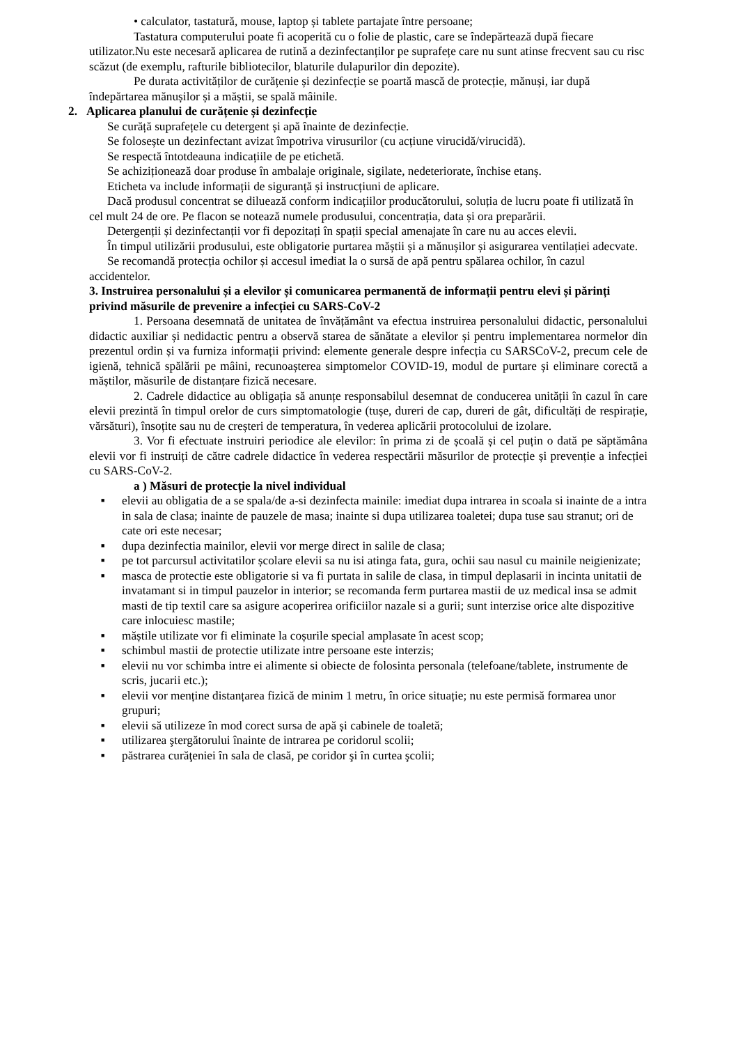• calculator, tastatură, mouse, laptop și tablete partajate între persoane;
Tastatura computerului poate fi acoperită cu o folie de plastic, care se îndepărtează după fiecare utilizator.Nu este necesară aplicarea de rutină a dezinfectanților pe suprafețe care nu sunt atinse frecvent sau cu risc scăzut (de exemplu, rafturile bibliotecilor, blaturile dulapurilor din depozite).
Pe durata activităților de curățenie și dezinfecție se poartă mască de protecție, mănuși, iar după îndepărtarea mănușilor și a măștii, se spală mâinile.
2. Aplicarea planului de curățenie și dezinfecție
Se curăță suprafețele cu detergent și apă înainte de dezinfecție.
Se folosește un dezinfectant avizat împotriva virusurilor (cu acțiune virucidă/virucidă).
Se respectă întotdeauna indicațiile de pe etichetă.
Se achiziționează doar produse în ambalaje originale, sigilate, nedeteriorate, închise etanș.
Eticheta va include informații de siguranță și instrucțiuni de aplicare.
Dacă produsul concentrat se diluează conform indicațiilor producătorului, soluția de lucru poate fi utilizată în cel mult 24 de ore. Pe flacon se notează numele produsului, concentrația, data și ora preparării.
Detergenții și dezinfectanții vor fi depozitați în spații special amenajate în care nu au acces elevii.
În timpul utilizării produsului, este obligatorie purtarea măștii și a mănușilor și asigurarea ventilației adecvate.
Se recomandă protecția ochilor și accesul imediat la o sursă de apă pentru spălarea ochilor, în cazul accidentelor.
3. Instruirea personalului și a elevilor și comunicarea permanentă de informații pentru elevi și părinți privind măsurile de prevenire a infecției cu SARS-CoV-2
1. Persoana desemnată de unitatea de învățământ va efectua instruirea personalului didactic, personalului didactic auxiliar și nedidactic pentru a observă starea de sănătate a elevilor și pentru implementarea normelor din prezentul ordin și va furniza informații privind: elemente generale despre infecția cu SARSCoV-2, precum cele de igienă, tehnică spălării pe mâini, recunoașterea simptomelor COVID-19, modul de purtare și eliminare corectă a măștilor, măsurile de distanțare fizică necesare.
2. Cadrele didactice au obligația să anunțe responsabilul desemnat de conducerea unității în cazul în care elevii prezintă în timpul orelor de curs simptomatologie (tușe, dureri de cap, dureri de gât, dificultăți de respirație, vărsături), însoțite sau nu de creșteri de temperatura, în vederea aplicării protocolului de izolare.
3. Vor fi efectuate instruiri periodice ale elevilor: în prima zi de școală și cel puțin o dată pe săptămâna elevii vor fi instruiți de către cadrele didactice în vederea respectării măsurilor de protecție și prevenție a infecției cu SARS-CoV-2.
a ) Măsuri de protecție la nivel individual
■ elevii au obligatia de a se spala/de a-si dezinfecta mainile: imediat dupa intrarea in scoala si inainte de a intra in sala de clasa; inainte de pauzele de masa; inainte si dupa utilizarea toaletei; dupa tuse sau stranut; ori de cate ori este necesar;
■ dupa dezinfectia mainilor, elevii vor merge direct in salile de clasa;
■ pe tot parcursul activitatilor școlare elevii sa nu isi atinga fata, gura, ochii sau nasul cu mainile neigienizate;
■ masca de protectie este obligatorie si va fi purtata in salile de clasa, in timpul deplasarii in incinta unitatii de invatamant si in timpul pauzelor in interior; se recomanda ferm purtarea mastii de uz medical insa se admit masti de tip textil care sa asigure acoperirea orificiilor nazale si a gurii; sunt interzise orice alte dispozitive care inlocuiesc mastile;
■ măștile utilizate vor fi eliminate la coșurile special amplasate în acest scop;
■ schimbul mastii de protectie utilizate intre persoane este interzis;
■ elevii nu vor schimba intre ei alimente si obiecte de folosinta personala (telefoane/tablete, instrumente de scris, jucarii etc.);
■ elevii vor menține distanțarea fizică de minim 1 metru, în orice situație; nu este permisă formarea unor grupuri;
■ elevii să utilizeze în mod corect sursa de apă și cabinele de toaletă;
■ utilizarea ştergătorului înainte de intrarea pe coridorul scolii;
■ păstrarea curăţeniei în sala de clasă, pe coridor şi în curtea şcolii;